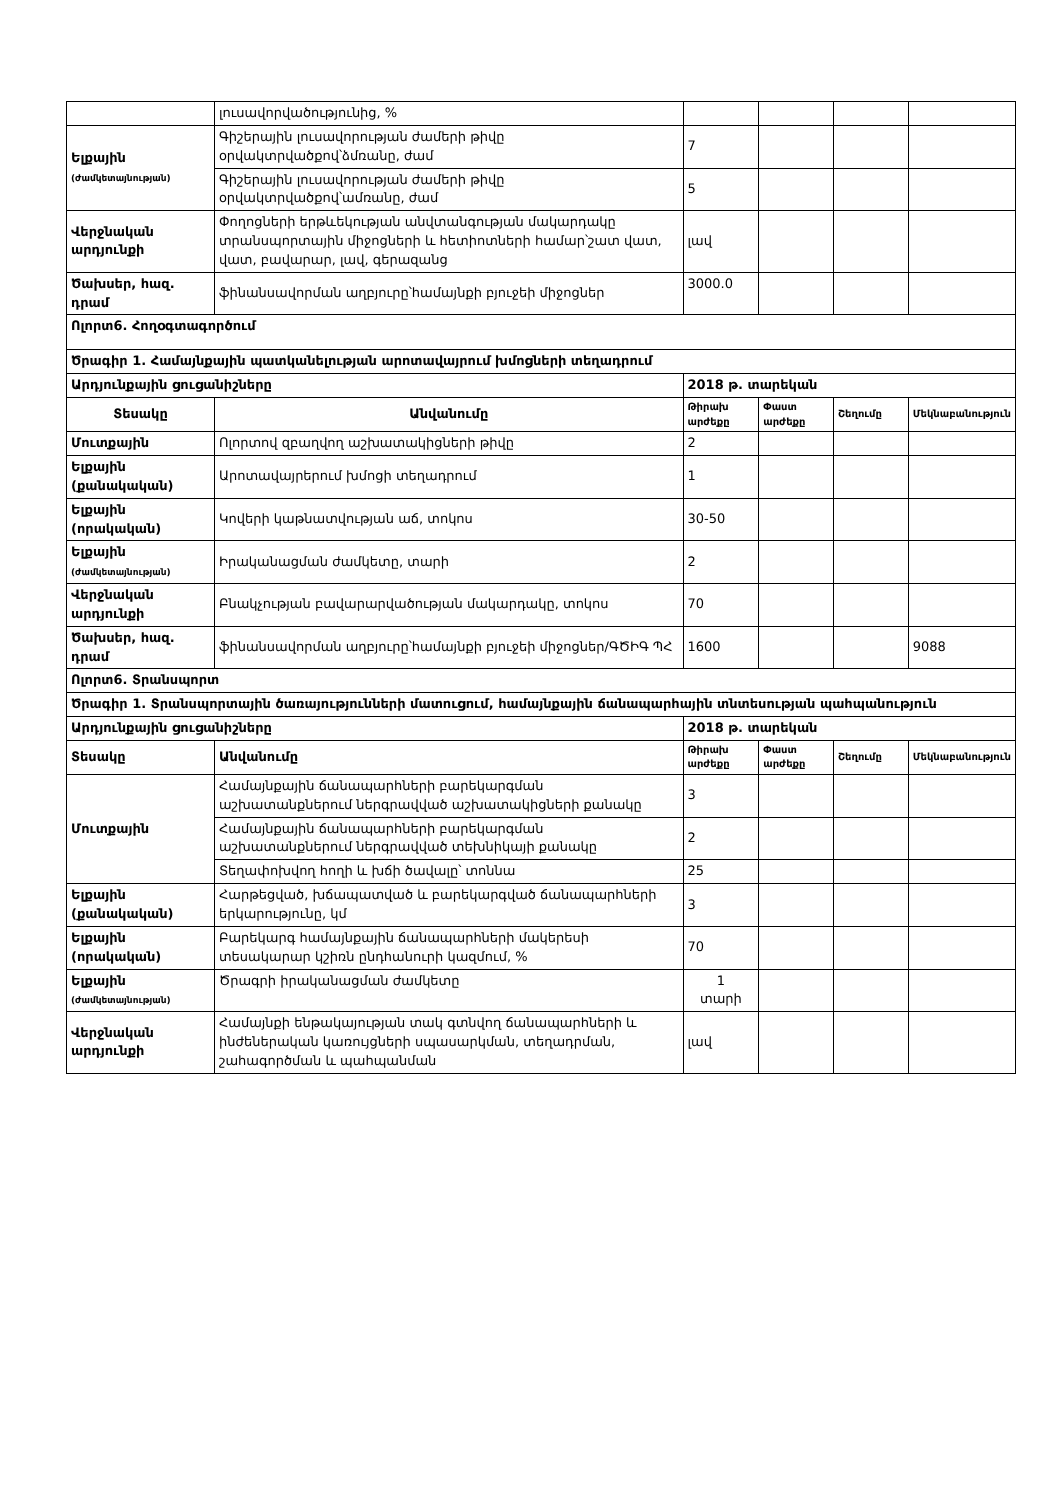| | լուսավորվածությունից, % | | | | |
| Ելքային (ժամկետայնության) | Գիշերային լուսավորության ժամերի թիվը օրվակտրվածքով՝ձմռանը, ժամ | 7 | | | |
| | Գիշերային լուսավորության ժամերի թիվը օրվակտրվածքով՝ամռանը, ժամ | 5 | | | |
| Վերջնական արդյունքի | Փողոցների երթևեկության անվտանգության մակարդակը տրանսպորտային միջոցների և հետիոտների համար՝շատ վատ, վատ, բավարար, լավ, գերազանց | լավ | | | |
| Ծախսեր, հազ. դրամ | ֆինանսավորման աղբյուրը՝համայնքի բյուջեի միջոցներ | 3000.0 | | | |
| Ոլորտ6. Հողօգտագործում | | | | | |
| Ծրագիր 1. Համայնքային պատկանելության արոտավայրում խմոցների տեղադրում | | | | | |
| Արդյունքային ցուցանիշները | | 2018 թ. տարեկան | | | |
| Տեսակը | Անվանումը | Թիրախ արժեքը | Փաստ արժեքը | Շեղումը | Մեկնաբանություն |
| Մուտքային | Ոլորտով զբաղվող աշխատակիցների թիվը | 2 | | | |
| Ելքային (քանակական) | Արոտավայրերում խմոցի տեղադրում | 1 | | | |
| Ելքային (որակական) | Կովերի կաթնատվության աճ, տոկոս | 30-50 | | | |
| Ելքային (ժամկետայնության) | Իրականացման ժամկետը, տարի | 2 | | | |
| Վերջնական արդյունքի | Բնակչության բավարարվածության մակարդակը, տոկոս | 70 | | | |
| Ծախսեր, հազ. դրամ | ֆինանսավորման աղբյուրը՝համայնքի բյուջեի միջոցներ/ԳԾԻԳ ՊՀ | 1600 | | | 9088 |
| Ոլորտ6. Տրանսպորտ | | | | | |
| Ծրագիր 1. Տրանսպորտային ծառայությունների մատուցում, համայնքային ճանապարհային տնտեսության պահպանություն | | | | | |
| Արդյունքային ցուցանիշները | | 2018 թ. տարեկան | | | |
| Տեսակը | Անվանումը | Թիրախ արժեքը | Փաստ արժեքը | Շեղումը | Մեկնաբանություն |
| Մուտքային | Համայնքային ճանապարհների բարեկարգման աշխատանքներում ներգրավված աշխատակիցների քանակը | 3 | | | |
| | Համայնքային ճանապարհների բարեկարգման աշխատանքներում ներգրավված տեխնիկայի քանակը | 2 | | | |
| | Տեղափոխվող հողի և խճի ծավալը՝ տոննա | 25 | | | |
| Ելքային (քանակական) | Հարթեցված, խճապատված և բարեկարգված ճանապարհների երկարությունը, կմ | 3 | | | |
| Ելքային (որակական) | Բարեկարգ համայնքային ճանապարհների մակերեսի տեսակարար կշիռն ընդհանուրի կազմում, % | 70 | | | |
| Ելքային (ժամկետայնության) | Ծրագրի իրականացման ժամկետը | 1 տարի | | | |
| Վերջնական արդյունքի | Համայնքի ենթակայության տակ գտնվող ճանապարհների և ինժեներական կառույցների սպասարկման, տեղադրման, շահագործման և պահպանման | լավ | | | |